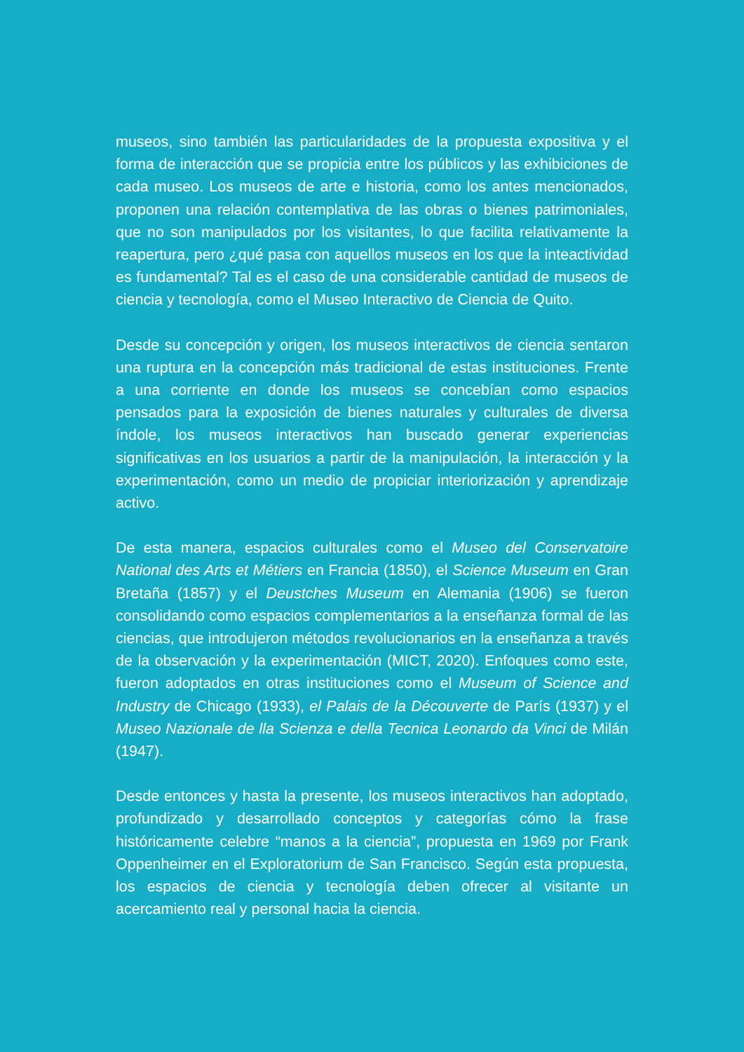museos, sino también las particularidades de la propuesta expositiva y el forma de interacción que se propicia entre los públicos y las exhibiciones de cada museo. Los museos de arte e historia, como los antes mencionados, proponen una relación contemplativa de las obras o bienes patrimoniales, que no son manipulados por los visitantes, lo que facilita relativamente la reapertura, pero ¿qué pasa con aquellos museos en los que la inteactividad es fundamental? Tal es el caso de una considerable cantidad de museos de ciencia y tecnología, como el Museo Interactivo de Ciencia de Quito.
Desde su concepción y origen, los museos interactivos de ciencia sentaron una ruptura en la concepción más tradicional de estas instituciones. Frente a una corriente en donde los museos se concebían como espacios pensados para la exposición de bienes naturales y culturales de diversa índole, los museos interactivos han buscado generar experiencias significativas en los usuarios a partir de la manipulación, la interacción y la experimentación, como un medio de propiciar interiorización y aprendizaje activo.
De esta manera, espacios culturales como el Museo del Conservatoire National des Arts et Métiers en Francia (1850), el Science Museum en Gran Bretaña (1857) y el Deustches Museum en Alemania (1906) se fueron consolidando como espacios complementarios a la enseñanza formal de las ciencias, que introdujeron métodos revolucionarios en la enseñanza a través de la observación y la experimentación (MICT, 2020). Enfoques como este, fueron adoptados en otras instituciones como el Museum of Science and Industry de Chicago (1933), el Palais de la Découverte de París (1937) y el Museo Nazionale de lla Scienza e della Tecnica Leonardo da Vinci de Milán (1947).
Desde entonces y hasta la presente, los museos interactivos han adoptado, profundizado y desarrollado conceptos y categorías cómo la frase históricamente celebre “manos a la ciencia”, propuesta en 1969 por Frank Oppenheimer en el Exploratorium de San Francisco. Según esta propuesta, los espacios de ciencia y tecnología deben ofrecer al visitante un acercamiento real y personal hacia la ciencia.